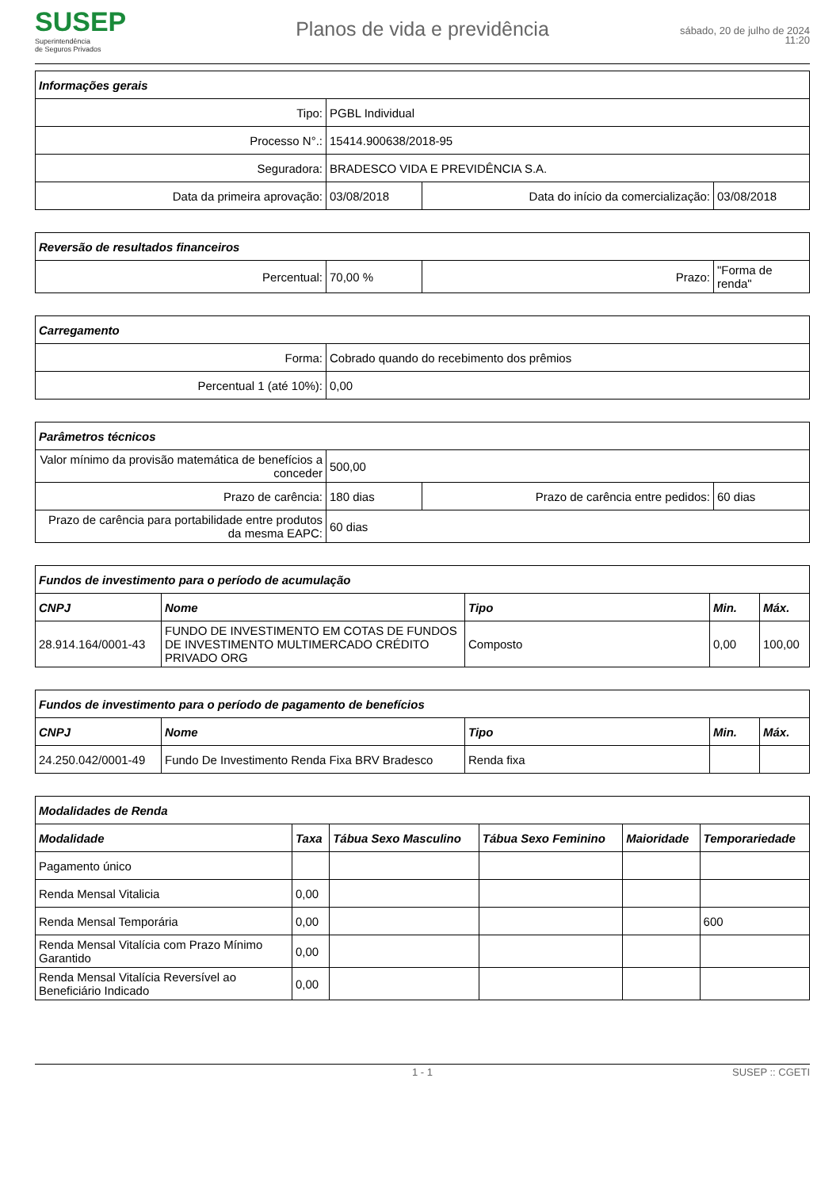SUSEP
Superintendência
de Seguros Privados
Planos de vida e previdência
sábado, 20 de julho de 2024
11:20
| Informações gerais | | | |
| --- | --- | --- | --- |
| Tipo: | PGBL Individual | | |
| Processo N°.: | 15414.900638/2018-95 | | |
| Seguradora: | BRADESCO VIDA E PREVIDÊNCIA S.A. | | |
| Data da primeira aprovação: | 03/08/2018 | Data do início da comercialização: | 03/08/2018 |
| Reversão de resultados financeiros | | | |
| --- | --- | --- | --- |
| Percentual: | 70,00 % | Prazo: | "Forma de renda" |
| Carregamento | |
| --- | --- |
| Forma: | Cobrado quando do recebimento dos prêmios |
| Percentual 1 (até 10%): | 0,00 |
| Parâmetros técnicos | | | |
| --- | --- | --- | --- |
| Valor mínimo da provisão matemática de benefícios a conceder | 500,00 | | |
| Prazo de carência: | 180 dias | Prazo de carência entre pedidos: | 60 dias |
| Prazo de carência para portabilidade entre produtos da mesma EAPC: | 60 dias | | |
| Fundos de investimento para o período de acumulação | | | | |
| --- | --- | --- | --- | --- |
| CNPJ | Nome | Tipo | Min. | Máx. |
| 28.914.164/0001-43 | FUNDO DE INVESTIMENTO EM COTAS DE FUNDOS DE INVESTIMENTO MULTIMERCADO CRÉDITO PRIVADO ORG | Composto | 0,00 | 100,00 |
| Fundos de investimento para o período de pagamento de benefícios | | | | |
| --- | --- | --- | --- | --- |
| CNPJ | Nome | Tipo | Min. | Máx. |
| 24.250.042/0001-49 | Fundo De Investimento Renda Fixa BRV Bradesco | Renda fixa | | |
| Modalidades de Renda | | | | | |
| --- | --- | --- | --- | --- | --- |
| Modalidade | Taxa | Tábua Sexo Masculino | Tábua Sexo Feminino | Maioridade | Temporariedade |
| Pagamento único | | | | | |
| Renda Mensal Vitalicia | 0,00 | | | | |
| Renda Mensal Temporária | 0,00 | | | | 600 |
| Renda Mensal Vitalícia com Prazo Mínimo Garantido | 0,00 | | | | |
| Renda Mensal Vitalícia Reversível ao Beneficiário Indicado | 0,00 | | | | |
1 - 1 SUSEP :: CGETI